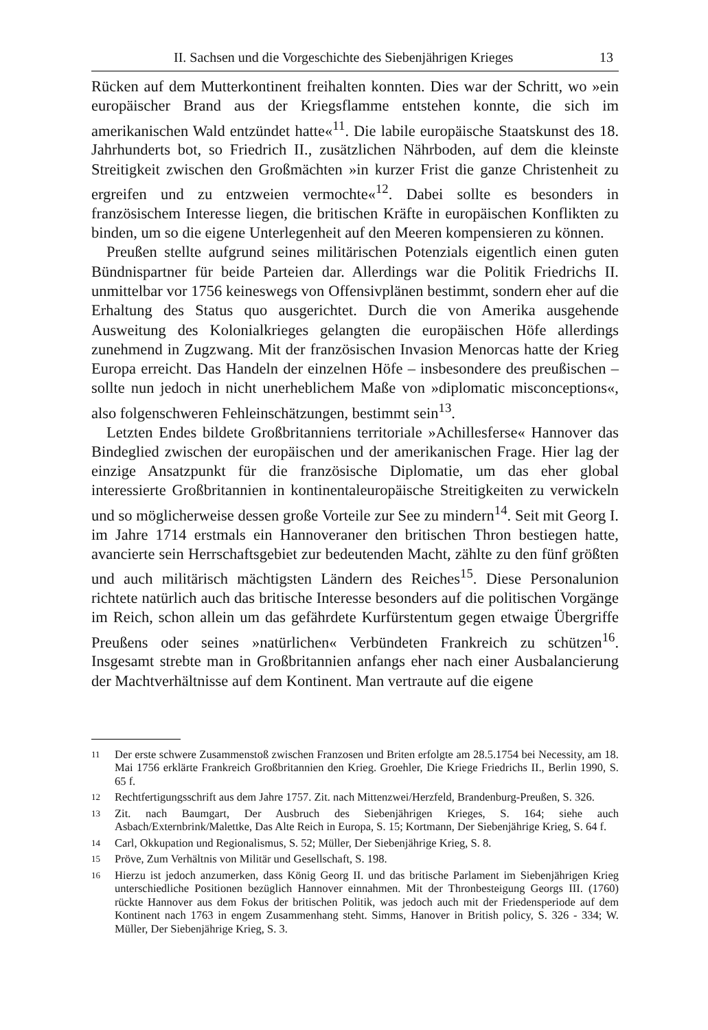II. Sachsen und die Vorgeschichte des Siebenjährigen Krieges 13
Rücken auf dem Mutterkontinent freihalten konnten. Dies war der Schritt, wo »ein europäischer Brand aus der Kriegsflamme entstehen konnte, die sich im amerikanischen Wald entzündet hatte«<sup>11</sup>. Die labile europäische Staatskunst des 18. Jahrhunderts bot, so Friedrich II., zusätzlichen Nährboden, auf dem die kleinste Streitigkeit zwischen den Großmächten »in kurzer Frist die ganze Christenheit zu ergreifen und zu entzweien vermochte«<sup>12</sup>. Dabei sollte es besonders in französischem Interesse liegen, die britischen Kräfte in europäischen Konflikten zu binden, um so die eigene Unterlegenheit auf den Meeren kompensieren zu können.
Preußen stellte aufgrund seines militärischen Potenzials eigentlich einen guten Bündnispartner für beide Parteien dar. Allerdings war die Politik Friedrichs II. unmittelbar vor 1756 keineswegs von Offensivplänen bestimmt, sondern eher auf die Erhaltung des Status quo ausgerichtet. Durch die von Amerika ausgehende Ausweitung des Kolonialkrieges gelangten die europäischen Höfe allerdings zunehmend in Zugzwang. Mit der französischen Invasion Menorcas hatte der Krieg Europa erreicht. Das Handeln der einzelnen Höfe – insbesondere des preußischen – sollte nun jedoch in nicht unerheblichem Maße von »diplomatic misconceptions«, also folgenschweren Fehleinschätzungen, bestimmt sein<sup>13</sup>.
Letzten Endes bildete Großbritanniens territoriale »Achillesferse« Hannover das Bindeglied zwischen der europäischen und der amerikanischen Frage. Hier lag der einzige Ansatzpunkt für die französische Diplomatie, um das eher global interessierte Großbritannien in kontinentaleuropäische Streitigkeiten zu verwickeln und so möglicherweise dessen große Vorteile zur See zu mindern<sup>14</sup>. Seit mit Georg I. im Jahre 1714 erstmals ein Hannoveraner den britischen Thron bestiegen hatte, avancierte sein Herrschaftsgebiet zur bedeutenden Macht, zählte zu den fünf größten und auch militärisch mächtigsten Ländern des Reiches<sup>15</sup>. Diese Personalunion richtete natürlich auch das britische Interesse besonders auf die politischen Vorgänge im Reich, schon allein um das gefährdete Kurfürstentum gegen etwaige Übergriffe Preußens oder seines »natürlichen« Verbündeten Frankreich zu schützen<sup>16</sup>. Insgesamt strebte man in Großbritannien anfangs eher nach einer Ausbalancierung der Machtverhältnisse auf dem Kontinent. Man vertraute auf die eigene
11
Der erste schwere Zusammenstoß zwischen Franzosen und Briten erfolgte am 28.5.1754 bei Necessity, am 18. Mai 1756 erklärte Frankreich Großbritannien den Krieg. Groehler, Die Kriege Friedrichs II., Berlin 1990, S. 65 f.
12
Rechtfertigungsschrift aus dem Jahre 1757. Zit. nach Mittenzwei/Herzfeld, Brandenburg-Preußen, S. 326.
13
Zit. nach Baumgart, Der Ausbruch des Siebenjährigen Krieges, S. 164; siehe auch Asbach/Externbrink/Malettke, Das Alte Reich in Europa, S. 15; Kortmann, Der Siebenjährige Krieg, S. 64 f.
14
Carl, Okkupation und Regionalismus, S. 52; Müller, Der Siebenjährige Krieg, S. 8.
15
Pröve, Zum Verhältnis von Militär und Gesellschaft, S. 198.
16
Hierzu ist jedoch anzumerken, dass König Georg II. und das britische Parlament im Siebenjährigen Krieg unterschiedliche Positionen bezüglich Hannover einnahmen. Mit der Thronbesteigung Georgs III. (1760) rückte Hannover aus dem Fokus der britischen Politik, was jedoch auch mit der Friedensperiode auf dem Kontinent nach 1763 in engem Zusammenhang steht. Simms, Hanover in British policy, S. 326 - 334; W. Müller, Der Siebenjährige Krieg, S. 3.